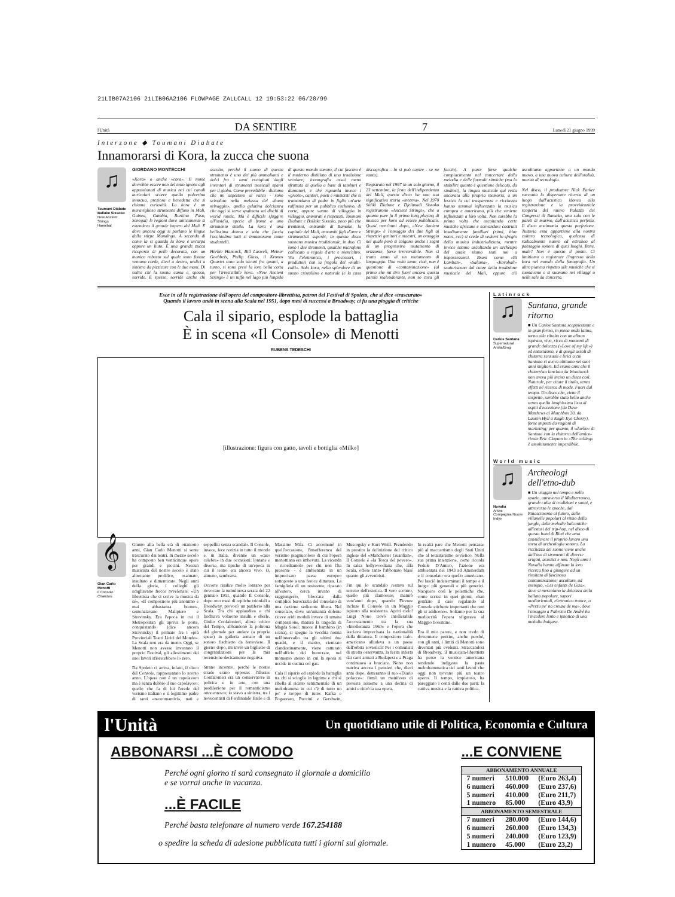21LIB07A2106 21LIB06A2106 FLOWPAGE ZALLCALL 12 19:53:22 06/20/99
l'Unità DA SENTIRE 7 Lunedì 21 giugno 1999
Interzone ◆ Toumani Diabate
Innamorarsi di Kora, la zucca che suona
♫
Toumani Diabate Ballake Sissoko
New Ancient Strings
Hannibal
GIORDANO MONTECCHI
«Kora» o anche «cora». Il nome dovrebbe essere non del tutto ignoto agli appassionati di musica nei cui canali auricolari scorre quella polverina innocua, preziosa e benedetta che si chiama curiosità. La kora è un meraviglioso strumento diffuso in Mali, Guinea, Gambia, Burkina Faso, Senegal; le regioni dove anticamente si estendeva il grande impero del Mali. E dove ancora oggi si parlano le lingue della stirpe Mandingo. A seconda di come la si guarda la kora è un'arpa oppure un liuto. È una grande zucca ricoperta di pelle decorata, con un manico robusto sul quale sono fissate ventuno corde, dieci a destra, undici a sinistra da pizzicare con le due mani. Di solito chi la suona canta e, spesso, sorride. E spesso, sorride anche chi ascolta, perché il suono di questo strumento è uno dei più ammalianti e dolci fra i tanti escogitati dagli inventori di strumenti musicali sparsi per il globo. Come prevedibile - diciamo che mi aspettavo al varco - sono scivolato nella melassa del «buon selvaggio», quella gelatina dolciastra che oggi si serve spalmata sui dischi di world music. Ma è difficile sfuggire all'insidia, specie di fronte a uno strumento simile. La kora è una bellissima donna e solo che faccia l'occhiolino tutti si innamorano come studentelli.
Herbie Hancock, Bill Laswell, Heiner Goebbels, Philip Glass, il Kronos Quartet sono solo alcuni fra quanti, a turno, si sono presi la loro bella cotta per l'irresistibile kora. «New Ancient Strings» è un tuffo nel lago più limpido di questo mondo sonoro, il cui fascino è il moderno distillato di una tradizione secolare; iconografia assai meno sfruttata di quella a base di tamburi e danzatori, e che riguarda invece i «griots», cantori, poeti e musicisti che si tramandano di padre in figlio un'arte raffinata per un pubblico esclusivo, di corte, oppure vanno di villaggio in villaggio, ammirati e rispettati. Toumani Diabate e Ballake Sissoko, poco più che trentenni, entrambi di Bamako, la capitale del Mali, entrambi figli d'arte e strumentisti superbi, in questo disco suonano musica tradizionale, in duo. Ci sono i due strumenti, qualche microfono collocato a regola d'arte e nient'altro. Via l'elettronica, i processori, i produttori con la fregola del «multi-culti». Solo kora, nello splendore di un suono cristallino e naturale (e la casa discografica - lo si può capire - se ne vanta).
Registrato nel 1997 in un solo giorno, il 23 settembre, la festa dell'indipendenza del Mali, questo disco ha una sua significativa storia «interna». Nel 1970 Sidiki Diabate e Djelimadi Sissoko registrarono «Ancient Strings», che a quanto pare fu il primo long playing di musica per kora ad essere pubblicato. Quasi trent'anni dopo, «New Ancient Strings» è l'omaggio dei due figli ai rispettivi genitori e maestri, un omaggio nel quale però si colgono anche i segni di un progressivo mutamento di orizzonte, forse irreversibile. Non si tratta tanto di un mutamento di linguaggio. Una volta tanto, cioè, non è questione di «contaminazione» (al primo che mi tira fuori ancora questa parola maleodorante, non so cosa gli faccio). A parte forse qualche compiacimento nel concertare della melodia e delle formule ritmiche (ma lo stabilire quanto è questione delicata, da studiosi), la lingua musicale qui resta ancorata alla propria memoria, a un lessico la cui trasparenza e ricchezza hanno semmai influenzato la musica europea e americana, più che venirne influenzate a loro volta. Non sarebbe la prima volta che ascoltando certe musiche africane e scovandovi costrutti insolitamente familiari (ritmi, blue notes, ecc) si crede di vedervi lo sfregio della musica industrializzata, mentre invece stiamo ascoltando un archetipo del quale siamo stati noi a impossessarci. Brani come «Bi Lamban», «Salama», «Korobali» scaturiscono dal cuore della tradizione musicale del Mali, eppure ciò ascoltiamo appartiene a un mondo nuovo, a una nuova cultura dell'oralità, nutrita di tecnologia.
Nel disco, il produttore Nick Parker racconta la disperante ricerca di un luogo dall'acustica idonea alla registrazione e la provvidenziale scoperta del nuovo Palazzo dei Congressi di Bamako, una sala con le pareti di marmo, dall'acustica perfetta. Il disco testimonia questa perfezione. Tuttavia essa appartiene alla nostra cultura tecnologica, qualcosa di radicalmente nuovo ed estraneo al paesaggio sonoro di quei luoghi. Bene, male? Non è questo il punto. Ci limitiamo a registrare l'ingresso della kora nel mondo della fonografia. Un altro pianeta rispetto alle musiche che si suonavano e si suonano nei villaggi o nelle sale da concerto.
Esce in cd la registrazione dell'opera del compositore-librettista, patron del Festival di Spoleto, che si dice «trascurato»
Quando il lavoro andò in scena alla Scala nel 1951, dopo mesi di successi a Broadway, ci fu una pioggia di critiche
Cala il sipario, esplode la battaglia
È in scena «Il Console» di Menotti
RUBENS TEDESCHI
[illustrazione: figura con gatto, tavoli e bottiglia «Milk»]
𝄞
Gian Carlo Menotti
Il Console
Chandos
Giunto alla bella età di ottantotto anni, Gian Carlo Menotti si sente trascurato dai teatri. In mezzo secolo ha composto ben venticinque opere per grandi e piccini. Nessun musicista del nostro secolo è stato altrettanto prolifico, osannato, insultato e dimenticato. Negli anni della gloria, i colleghi gli scagliavano frecce avvelenate: «Un librettista che si scrive la musica da sé», «Il compositore più anonimo e mai abbastanza buono», sentenziavano Malipiero e Stravinsky. Era l'epoca in cui il Metropolitan gli apriva le porte, conquistando (dice ancora Stravinsky) il primato fra i «più Provinciali Teatri Lirici del Mondo». La Scala non era da meno. Oggi, se Menotti non avesse inventato il proprio Festival, gli allestimenti dei suoi lavori sfiorerebbero lo zero.
Da Spoleto ci arriva, infatti, il disco del Console, rappresentato lo scorso anno. L'opera non è un capolavoro ma è senza dubbio il suo capolavoro: quello che fa di lui l'erede del verismo italiano e il legittimo padre di tanti «neoromantici», nati e seppelliti senza scandalo. Il Console, invece, fece notizia in tutto il mondo e, in Italia, divenne un «caso celebre» in due occasioni: lontane e diverse, ma tipiche di un'epoca in cui il teatro era ancora vivo. O, almeno, sembrava.
Occorre risalire molto lontano per rievocare la tumultuosa serata del 22 gennaio 1951, quando Il Console, dopo otto mesi di repliche trionfali a Broadway, provocò un putiferio alla Scala. Tra chi applaudiva e chi fischiava volarono insulti e sberle. Giulio Confalonieri, allora critico del Tempo, abbandonò la poltrona del giornale per andare (a proprie spese) in galleria armato di un sonoro fischietto da ferroviere. Il giorno dopo, mi inviò un biglietto di congratulazioni per la mia recensione decisamente negativa.
Strano incontro, perché le nostre strade erano opposte: l'illustre Confalonieri era un conservatore in politica e in arte, con una predilezione per il romanticismo ottocentesco; io stavo a sinistra, tra i novecentisti di Ferdinando Ballo e di Massimo Mila. Ci accomunò in quell'occasione, l'insofferenza del verismo piagnucoloso di cui l'opera menottiana era imbevuta. La vicenda - ricordiamolo per chi non l'ha presente - è ambientata in un imprecisato paese europeo sottoposto a una feroce dittatura. La famigliola di un resistente, riparato all'estero, cerca invano di raggiungerlo, bloccata dalla complice burocrazia del consolato di una nazione sedicente libera. Nel consolato, dove un'umanità dolente riceve aridi moduli invece di umana compassione, matura la tragedia di Magda Sorel: muore il bambino (in scena), si spegne la vecchia nonna nell'intervallo tra gli ultimi due quadri, e il marito, rientrato clandestinamente, viene catturato nell'ufficio dei burocrate, nel momento stesso in cui la sposa si uccide in cucina col gas.
Cala il sipario ed esplode la battaglia tra chi si scioglie in lagrime e chi si ribella al ricatto sentimentale di un melodramma in cui c'è di tutto un po' e troppo di tutto: Kafka e Fogazzaro, Puccini e Gershwin, Musorgsky e Kurt Weill. Prendendo in prestito la definizione del critico inglese del «Manchester Guardian», Il Console è «la Tosca del povero». In salsa hollywoodiana che, alla Scala, offese tanto l'abbonato blasé quanto gli avveniristi.
Fin qui lo scandalo restava sul terreno dell'estetica. Il vero scontro, quello più clamoroso, maturò vent'anni dopo, quando Firenze incluse Il Console in un Maggio ispirato alla resistenza. Apriti cielo! Luigi Nono trovò intollerabile l'accostamento tra la sua «Intolleranza 1960» e l'opera che lasciava imprecisata la nazionalità della dittatura. Il compositore italo-americano alludeva a un paese dell'orbita sovietica? Per i comunisti di stretta osservanza, la ferita inferta dai carri armati a Budapest e a Praga continuava a bruciare. Nono non nutriva ancora i pensieri che, dieci anni dopo, detteranno il suo «Diario polacco»: firmò un manifesto di protesta assieme a una decina di amici e ritirò la sua opera.
In realtà pare che Menotti pensasse più al maccartismo degli Stati Uniti che al totalitarismo sovietico. Nella sua prima intenzione, come ricorda Fedele D'Amico, l'azione era ambientata nel 1943 ad Amsterdam e il consolato era quello americano. Poi lasciò indeterminati il tempo e il luogo: più generali e più generici. Nacquero così le polemiche che, come scrissi in quei giorni, «han gonfiato il caso regalando al Console etichette importanti che non gli si addicono». Soltanto per la sua mediocrità l'opera sfigurava al Maggio fiorentino.
Era il mio parere, e non credo di dovermene pentire, anche perché, con gli anni, i limiti di Menotti sono diventati più evidenti. Straccandosi di Broadway, il musicista-librettista ha perso la vernice americana rendendo indigesta la pasta melodrammatica del tanti lavori che oggi non trovano più un teatro aperto. Il tempo, impietoso, ha pareggiato i conti dalle due parti: la cattiva musica e la cattiva politica.
Latinrock
♫
Carlos Santana
Supernatural
Arista/Bmg
Santana, grande ritorno
■ Un Carlos Santana scoppiettante e in gran forma, in piena onda latina, torna alla ribalta con un album ispirato, vivo, ricco di momenti di grande dolcezza («Love of my life») ed entusiasmo, e di quegli assoli di chitarra sensuali e lirici a cui Santana ci aveva abituato nei suoi anni migliori. Ed erano anni che il chitarrista lanciato da Woodstock non aveva più inciso un disco così. Naturale, per citare il titolo, senza effetti né ricerca di mode. Fuori dal tempo. Un disco che, viene il sospetto, sarebbe stato bello anche senza quella lunghissima lista di ospiti d'eccezione (da Dave Matthews ai Matchbox 20, da Lauren Hyll a Eagle Eye Cherry), forse imposti da ragioni di marketing; per quanto, il «duello» di Santana con la chitarra dell'amico-rivale Eric Clapton in «The calling» è assolutamente imperdibile.
World music
♫
Novalia
Arkeo
Compagnia Nuove Indye
Archeologi dell'etno-dub
■ Un viaggio nel tempo e nello spazio, attraverso il Mediterraneo, grande culla di tradizioni e suoni, e attraverso le epoche, dal Rinascimento al futuro, dalle villanelle popolari al ritmo della jungle, dalle melodie balcaniche all'estasi del trip-hop, nel disco di questa band di Rieti che ama considerare il proprio lavoro una sorta di archeologia sonora. La ricchezza del suono viene anche dall'uso di strumenti di diverse origini, acustici e non. Negli anni i Novalia hanno affinato la loro ricerca fino a giungere ad un risultato di fascinosa contaminazione; ascoltare, ad esempio, «Les enfants de Giza», dove si mescolano la dolcezza della ballata popolare, sapori mediorientali, elettronica trance, o «Perzu pe' na creuza de ma», dove l'omaggio a Fabrizio De Andrè ha l'incedere lento e ipnotico di una melodia bulgara.
l'Unità Un quotidiano utile di Politica, Economia e Cultura
ABBONARSI ...È COMODO
Perché ogni giorno ti sarà consegnato il giornale a domicilio
e se vorrai anche in vacanza.
...È FACILE
Perché basta telefonare al numero verde 167.254188
o spedire la scheda di adesione pubblicata tutti i giorni sul giornale.
...E CONVIENE
| ABBONAMENTO ANNUALE | | |
| --- | --- | --- |
| 7 numeri | 510.000 | (Euro 263,4) |
| 6 numeri | 460.000 | (Euro 237,6) |
| 5 numeri | 410.000 | (Euro 211,7) |
| 1 numero | 85.000 | (Euro 43,9) |
| ABBONAMENTO SEMESTRALE | | |
| 7 numeri | 280.000 | (Euro 144,6) |
| 6 numeri | 260.000 | (Euro 134,3) |
| 5 numeri | 240.000 | (Euro 123,9) |
| 1 numero | 45.000 | (Euro 23,2) |